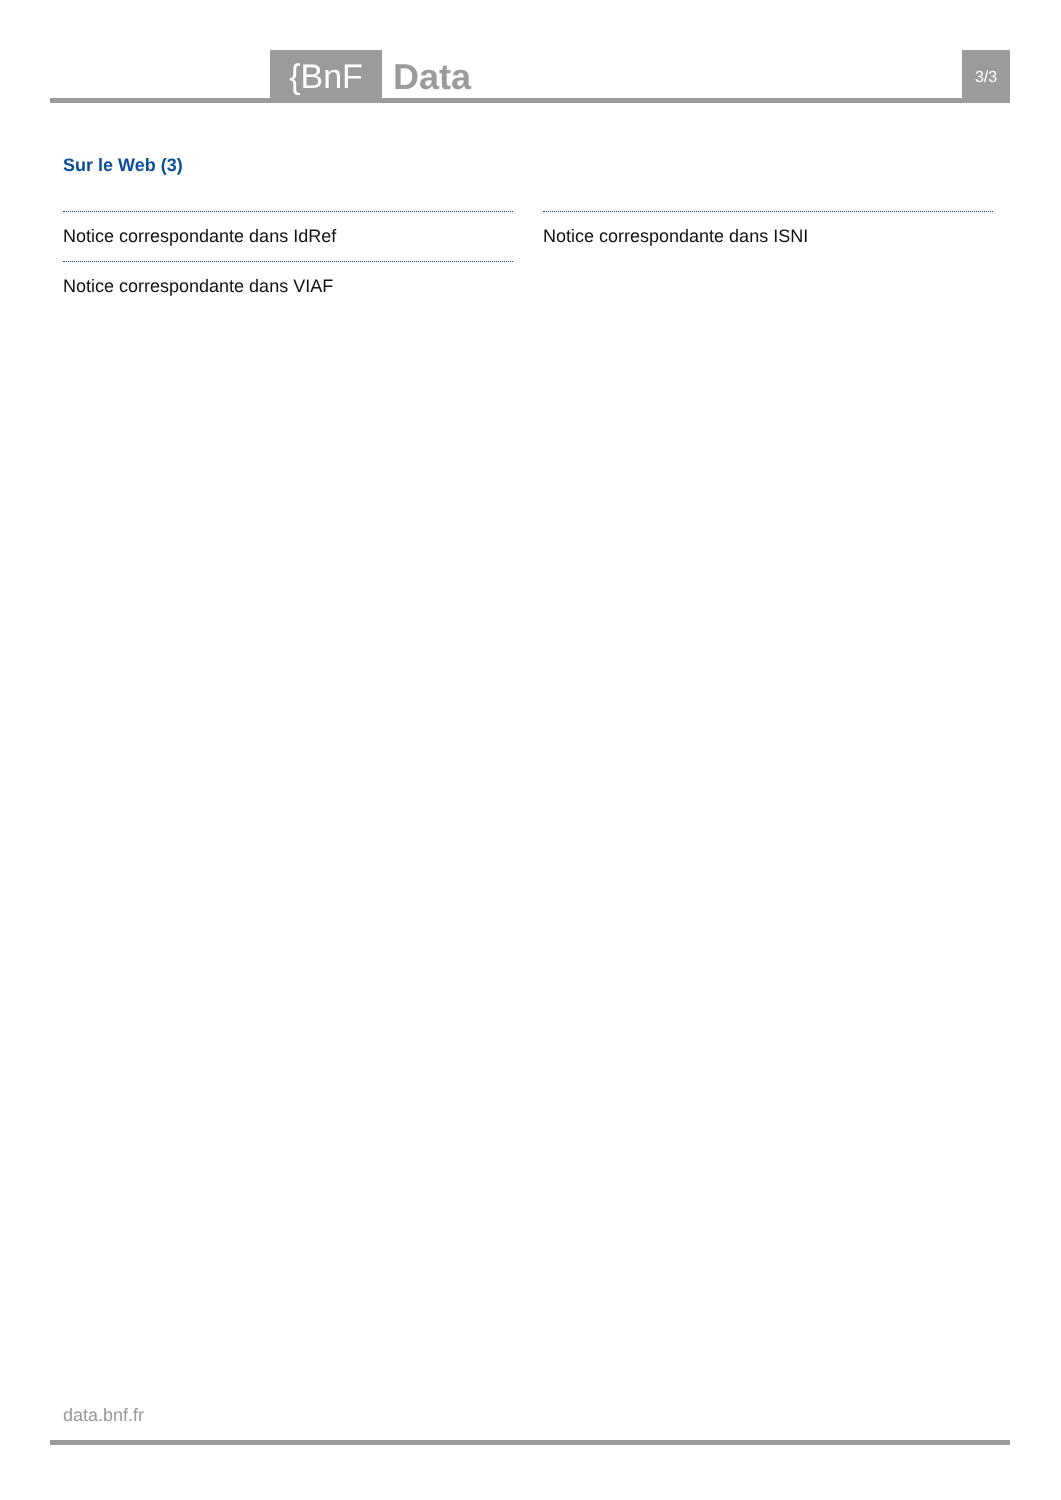{BnF Data 3/3
Sur le Web (3)
Notice correspondante dans IdRef
Notice correspondante dans VIAF
Notice correspondante dans ISNI
data.bnf.fr